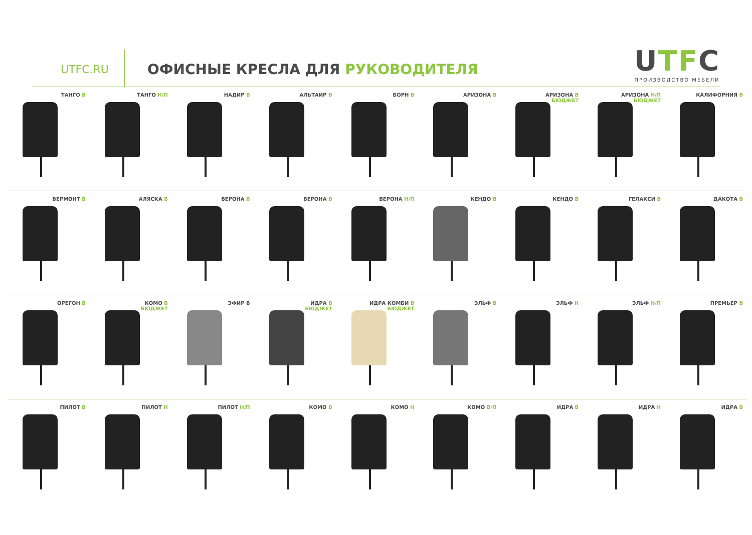UTFC.RU
ОФИСНЫЕ КРЕСЛА ДЛЯ РУКОВОДИТЕЛЯ
UTFC
ПРОИЗВОДСТВО МЕБЕЛИ
ТАНГО В ТАНГО Н/П НАДИР В АЛЬТАИР В БОРН В АРИЗОНА В АРИЗОНА В
БЮДЖЕТ
АРИЗОНА Н/П
БЮДЖЕТ
КАЛИФОРНИЯ В
ВЕРМОНТ В АЛЯСКА В ВЕРОНА В ВЕРОНА В ВЕРОНА Н/П КЕНДО В КЕНДО В ГЕЛАКСИ В ДАКОТА В
ОРЕГОН В КОМО В
БЮДЖЕТ
ЭФИР В ИДРА В
БЮДЖЕТ
ИДРА КОМБИ В
БЮДЖЕТ
ЭЛЬФ В ЭЛЬФ Н ЭЛЬФ Н/П ПРЕМЬЕР В
ПИЛОТ В ПИЛОТ Н ПИЛОТ Н/П КОМО В КОМО Н КОМО В/П ИДРА В ИДРА Н ИДРА В